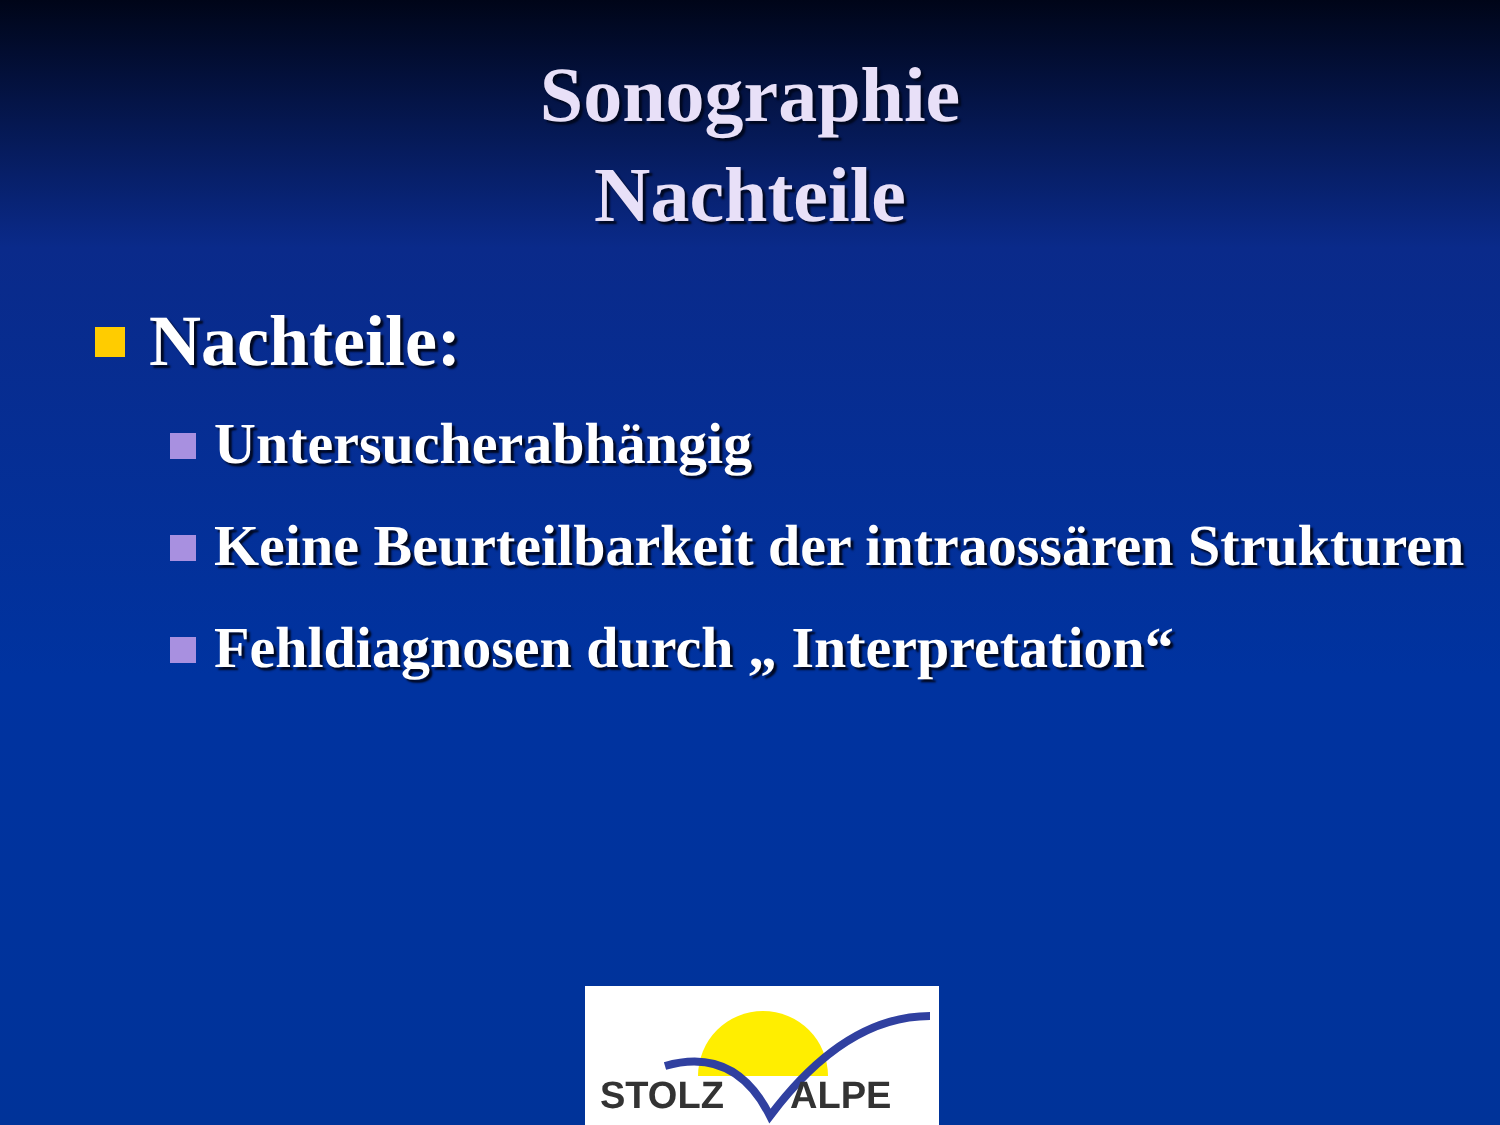Sonographie
Nachteile
Nachteile:
Untersucherabhängig
Keine Beurteilbarkeit der intraossären Strukturen
Fehldiagnosen durch „ Interpretation“
STOLZ ALPE